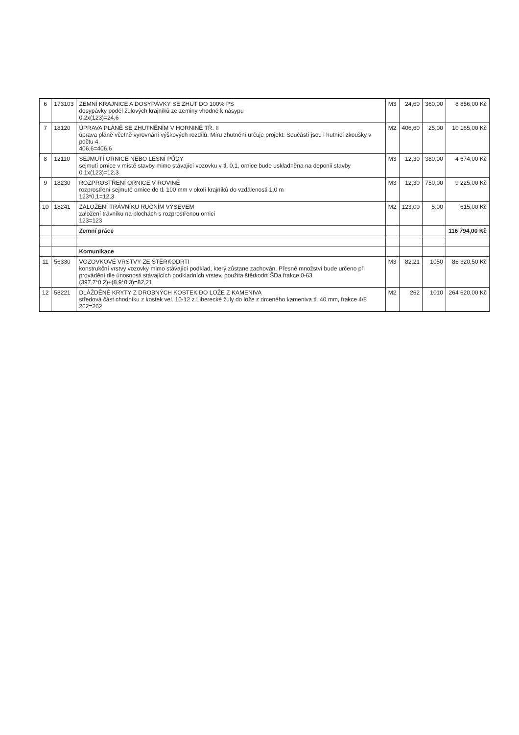| 6 | 173103 | ZEMNÍ KRAJNICE A DOSYPÁVKY SE ZHUT DO 100% PS dosypávky podél žulových krajníků ze zeminy vhodné k násypu 0.2x(123)=24,6 | M3 | 24,60 | 360,00 | 8 856,00 Kč |
| 7 | 18120 | ÚPRAVA PLÁNĚ SE ZHUTNĚNÍM V HORNINĚ TŘ. II úprava pláně včetně vyrovnání výškových rozdílů. Míru zhutnění určuje projekt. Součástí jsou i hutnící zkoušky v počtu 4. 406,6=406,6 | M2 | 406,60 | 25,00 | 10 165,00 Kč |
| 8 | 12110 | SEJMUTÍ ORNICE NEBO LESNÍ PŮDY sejmutí ornice v místě stavby mimo stávající vozovku v tl. 0,1, ornice bude uskladněna na deponii stavby 0,1x(123)=12,3 | M3 | 12,30 | 380,00 | 4 674,00 Kč |
| 9 | 18230 | ROZPROSTŘENÍ ORNICE V ROVINĚ rozprostření sejmuté ornice do tl. 100 mm v okolí krajníků do vzdálenosti 1,0 m 123*0,1=12,3 | M3 | 12,30 | 750,00 | 9 225,00 Kč |
| 10 | 18241 | ZALOŽENÍ TRÁVNÍKU RUČNÍM VÝSEVEM založení trávníku na plochách s rozprostřenou ornicí 123=123 | M2 | 123,00 | 5,00 | 615,00 Kč |
| | | Zemní práce | | | | 116 794,00 Kč |
| | | Komunikace | | | | |
| 11 | 56330 | VOZOVKOVÉ VRSTVY ZE ŠTĚRKODRTI konstrukční vrstvy vozovky mimo stávající podklad, který zůstane zachován. Přesné množství bude určeno při provádění dle únosnosti stávajících podkladních vrstev, použita štěrkodrť ŠDa frakce 0-63 (397,7*0,2)+(8,9*0,3)=82,21 | M3 | 82,21 | 1050 | 86 320,50 Kč |
| 12 | 58221 | DLÁŽDĚNÉ KRYTY Z DROBNÝCH KOSTEK DO LOŽE Z KAMENIVA středová část chodníku z kostek vel. 10-12 z Liberecké žuly do lože z drceného kameniva tl. 40 mm, frakce 4/8 262=262 | M2 | 262 | 1010 | 264 620,00 Kč |